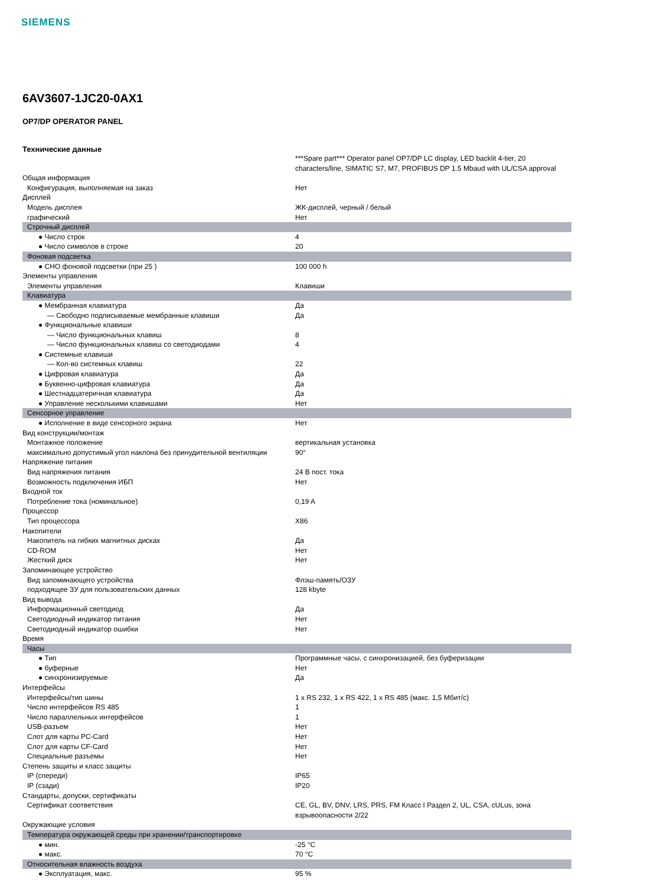SIEMENS
6AV3607-1JC20-0AX1
OP7/DP OPERATOR PANEL
Технические данные
| | ***Spare part*** Operator panel OP7/DP LC display, LED backlit 4-tier, 20 characters/line, SIMATIC S7, M7, PROFIBUS DP 1.5 Mbaud with UL/CSA approval |
| Общая информация | |
| Конфигурация, выполняемая на заказ | Нет |
| Дисплей | |
| Модель дисплея | ЖК-дисплей, черный / белый |
| графический | Нет |
| Строчный дисплей | |
| ● Число строк | 4 |
| ● Число символов в строке | 20 |
| Фоновая подсветка | |
| ● СНО фоновой подсветки (при 25 ) | 100 000 h |
| Элементы управления | |
| Элементы управления | Клавиши |
| Клавиатура | |
| ● Мембранная клавиатура | Да |
| — Свободно подписываемые мембранные клавиши | Да |
| ● Функциональные клавиши | |
| — Число функциональных клавиш | 8 |
| — Число функциональных клавиш со светодиодами | 4 |
| ● Системные клавиши | |
| — Кол-во системных клавиш | 22 |
| ● Цифровая клавиатура | Да |
| ● Буквенно-цифровая клавиатура | Да |
| ● Шестнадцатеричная клавиатура | Да |
| ● Управление несколькими клавишами | Нет |
| Сенсорное управление | |
| ● Исполнение в виде сенсорного экрана | Нет |
| Вид конструкции/монтаж | |
| Монтажное положение | вертикальная установка |
| максимально допустимый угол наклона без принудительной вентиляции | 90° |
| Напряжение питания | |
| Вид напряжения питания | 24 В пост. тока |
| Возможность подключения ИБП | Нет |
| Входной ток | |
| Потребление тока (номинальное) | 0,19 A |
| Процессор | |
| Тип процессора | X86 |
| Накопители | |
| Накопитель на гибких магнитных дисках | Да |
| CD-ROM | Нет |
| Жесткий диск | Нет |
| Запоминающее устройство | |
| Вид запоминающего устройства | Флэш-память/ОЗУ |
| подходящее ЗУ для пользовательских данных | 128 kbyte |
| Вид вывода | |
| Информационный светодиод | Да |
| Светодиодный индикатор питания | Нет |
| Светодиодный индикатор ошибки | Нет |
| Время | |
| Часы | |
| ● Тип | Программные часы, с синхронизацией, без буферизации |
| ● буферные | Нет |
| ● синхронизируемые | Да |
| Интерфейсы | |
| Интерфейсы/тип шины | 1 x RS 232, 1 x RS 422, 1 x RS 485 (макс. 1,5 Мбит/с) |
| Число интерфейсов RS 485 | 1 |
| Число параллельных интерфейсов | 1 |
| USB-разъем | Нет |
| Слот для карты PC-Card | Нет |
| Слот для карты CF-Card | Нет |
| Специальные разъемы | Нет |
| Степень защиты и класс защиты | |
| IP (спереди) | IP65 |
| IP (сзади) | IP20 |
| Стандарты, допуски, сертификаты | |
| Сертификат соответствия | CE, GL, BV, DNV, LRS, PRS, FM Класс I Раздел 2, UL, CSA, cULus, зона взрывоопасности 2/22 |
| Окружающие условия | |
| Температура окружающей среды при хранении/транспортировке | |
| ● мин. | -25 °C |
| ● макс. | 70 °C |
| Относительная влажность воздуха | |
| ● Эксплуатация, макс. | 95 % |